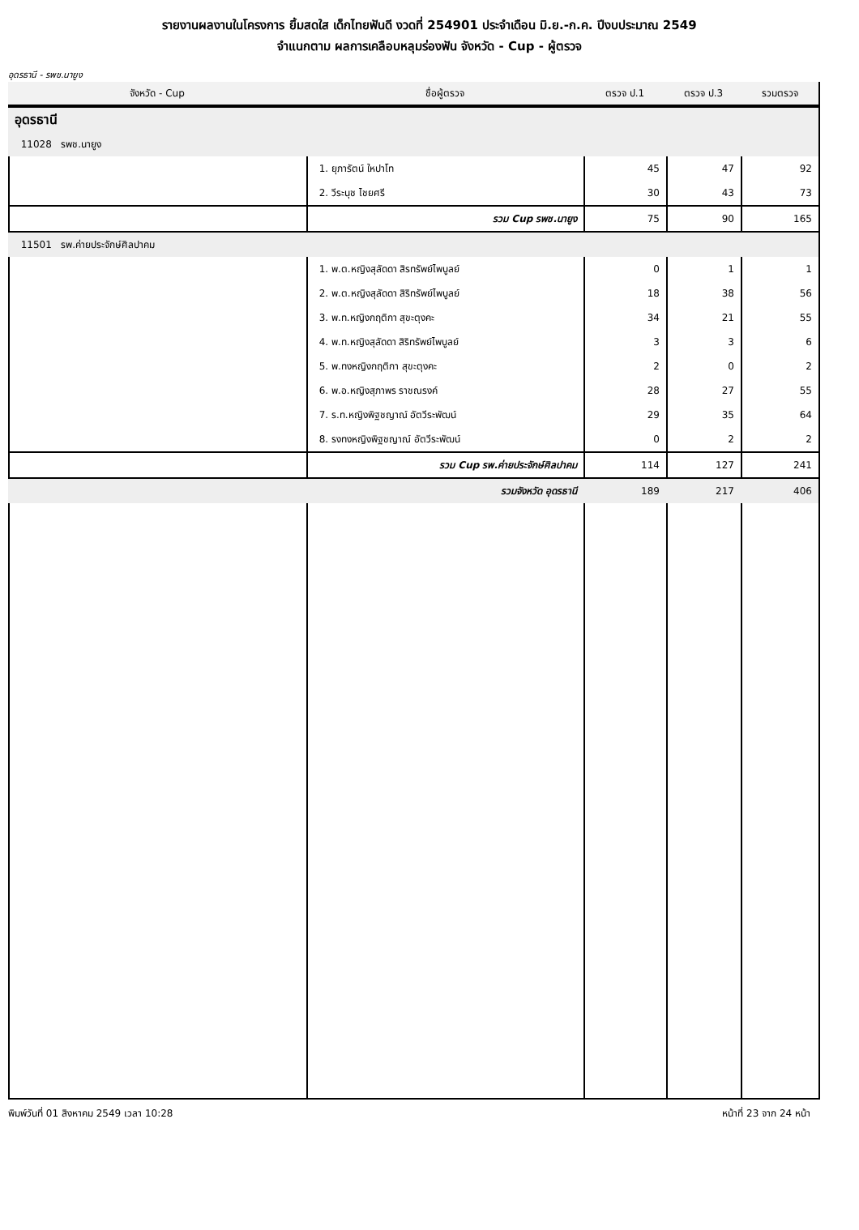รายงานผลงานในโครงการ ยิ้มสดใส เด็กไทยฟันดี งวดที่ 254901 ประจำเดือน มิ.ย.-ก.ค. ปีงบประมาณ 2549
จำแนกตาม ผลการเคลือบหลุมร่องฟัน จังหวัด - Cup - ผู้ตรวจ
อุดรธานี - รพช.นายูง
| จังหวัด - Cup | ชื่อผู้ตรวจ | ตรวจ ป.1 | ตรวจ ป.3 | รวมตรวจ |
| --- | --- | --- | --- | --- |
| อุดรธานี | | | | |
| 11028 รพช.นายูง | | | | |
| | 1. ยุภารัตน์ ใหปาโท | 45 | 47 | 92 |
| | 2. วีระนุช ไชยศรี | 30 | 43 | 73 |
| | รวม Cup รพช.นายูง | 75 | 90 | 165 |
| 11501 รพ.ค่ายประจักษ์ศิลปาคม | | | | |
| | 1. พ.ต.หญิงสุลัดดา สิรทรัพย์ไพบูลย์ | 0 | 1 | 1 |
| | 2. พ.ต.หญิงสุลัดดา สิริทรัพย์ไพบูลย์ | 18 | 38 | 56 |
| | 3. พ.ท.หญิงกฤติกา สุขะตุงคะ | 34 | 21 | 55 |
| | 4. พ.ท.หญิงสุลัดดา สิริทรัพย์ไพบูลย์ | 3 | 3 | 6 |
| | 5. พ.ทงหญิงกฤติกา สุขะตุงคะ | 2 | 0 | 2 |
| | 6. พ.อ.หญิงสุภาพร ราชณรงค์ | 28 | 27 | 55 |
| | 7. ร.ท.หญิงพิฐชญาณ์ อัตวีระพัฒน์ | 29 | 35 | 64 |
| | 8. รงทงหญิงพิฐชญาณ์ อัตวีระพัฒน์ | 0 | 2 | 2 |
| | รวม Cup รพ.ค่ายประจักษ์ศิลปาคม | 114 | 127 | 241 |
| | รวมจังหวัด อุดรธานี | 189 | 217 | 406 |
พิมพ์วันที่ 01 สิงหาคม 2549 เวลา 10:28 หน้าที่ 23 จาก 24 หน้า